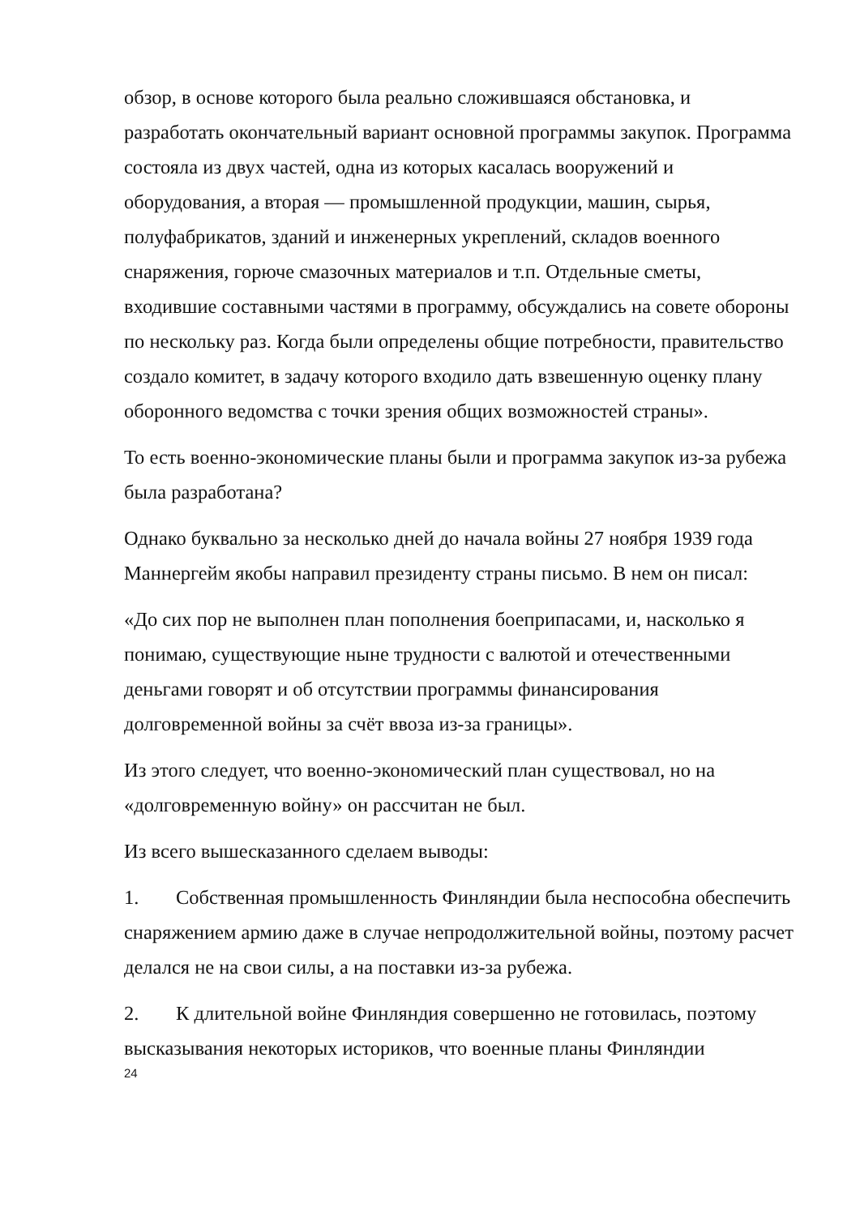обзор, в основе которого была реально сложившаяся обстановка, и разработать окончательный вариант основной программы закупок. Программа состояла из двух частей, одна из которых касалась вооружений и оборудования, а вторая — промышленной продукции, машин, сырья, полуфабрикатов, зданий и инженерных укреплений, складов военного снаряжения, горюче смазочных материалов и т.п. Отдельные сметы, входившие составными частями в программу, обсуждались на совете обороны по нескольку раз. Когда были определены общие потребности, правительство создало комитет, в задачу которого входило дать взвешенную оценку плану оборонного ведомства с точки зрения общих возможностей страны».
То есть военно-экономические планы были и программа закупок из-за рубежа была разработана?
Однако буквально за несколько дней до начала войны 27 ноября 1939 года Маннергейм якобы направил президенту страны письмо. В нем он писал:
«До сих пор не выполнен план пополнения боеприпасами, и, насколько я понимаю, существующие ныне трудности с валютой и отечественными деньгами говорят и об отсутствии программы финансирования долговременной войны за счёт ввоза из-за границы».
Из этого следует, что военно-экономический план существовал, но на «долговременную войну» он рассчитан не был.
Из всего вышесказанного сделаем выводы:
1. Собственная промышленность Финляндии была неспособна обеспечить снаряжением армию даже в случае непродолжительной войны, поэтому расчет делался не на свои силы, а на поставки из-за рубежа.
2. К длительной войне Финляндия совершенно не готовилась, поэтому высказывания некоторых историков, что военные планы Финляндии
24